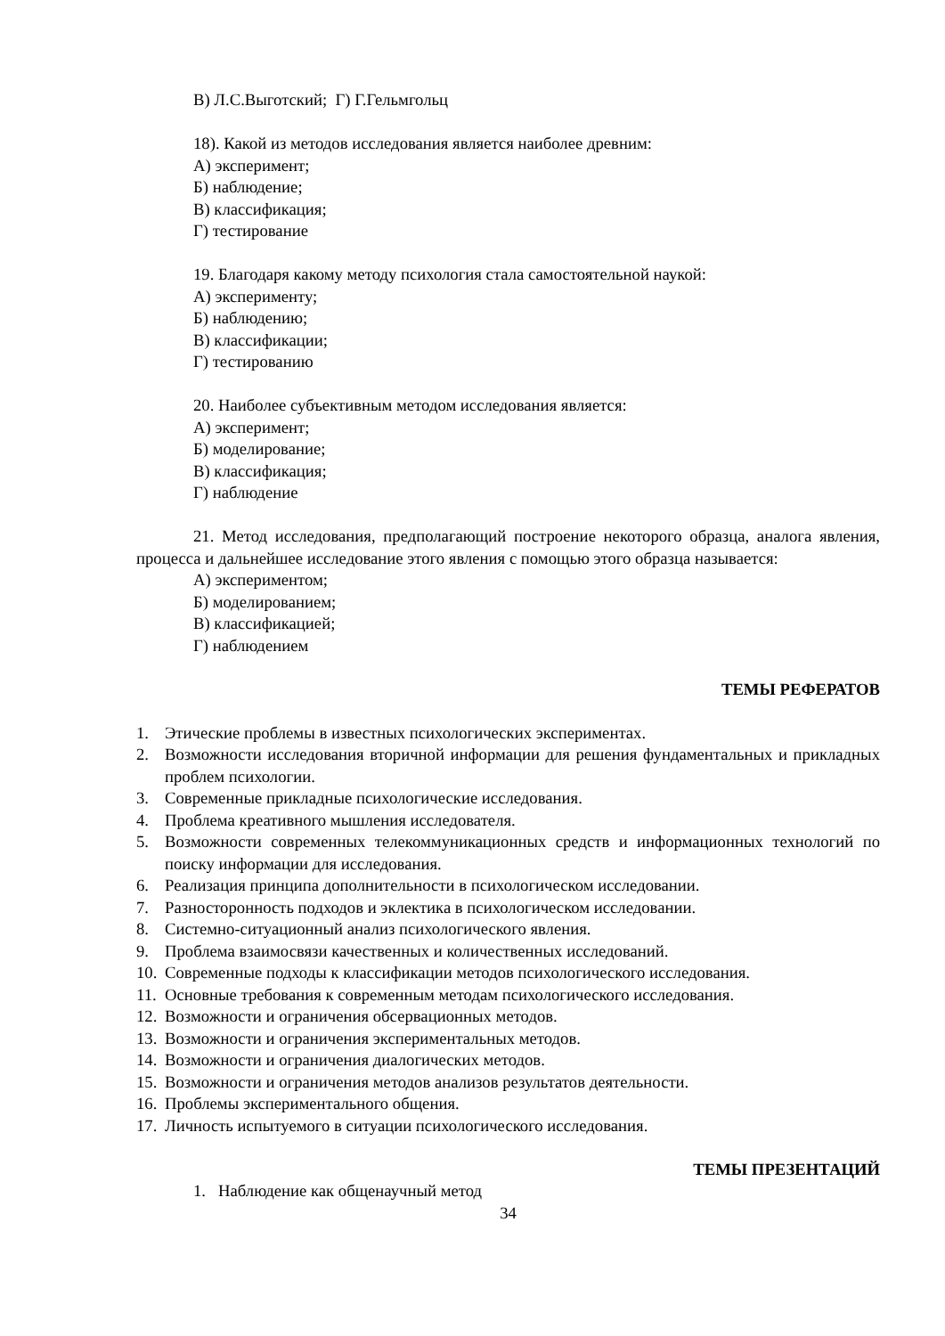В) Л.С.Выготский; Г) Г.Гельмгольц
18). Какой из методов исследования является наиболее древним:
А) эксперимент;
Б) наблюдение;
В) классификация;
Г) тестирование
19. Благодаря какому методу психология стала самостоятельной наукой:
А) эксперименту;
Б) наблюдению;
В) классификации;
Г) тестированию
20. Наиболее субъективным методом исследования является:
А) эксперимент;
Б) моделирование;
В) классификация;
Г) наблюдение
21. Метод исследования, предполагающий построение некоторого образца, аналога явления, процесса и дальнейшее исследование этого явления с помощью этого образца называется:
А) экспериментом;
Б) моделированием;
В) классификацией;
Г) наблюдением
ТЕМЫ РЕФЕРАТОВ
1. Этические проблемы в известных психологических экспериментах.
2. Возможности исследования вторичной информации для решения фундаментальных и прикладных проблем психологии.
3. Современные прикладные психологические исследования.
4. Проблема креативного мышления исследователя.
5. Возможности современных телекоммуникационных средств и информационных технологий по поиску информации для исследования.
6. Реализация принципа дополнительности в психологическом исследовании.
7. Разносторонность подходов и эклектика в психологическом исследовании.
8. Системно-ситуационный анализ психологического явления.
9. Проблема взаимосвязи качественных и количественных исследований.
10. Современные подходы к классификации методов психологического исследования.
11. Основные требования к современным методам психологического исследования.
12. Возможности и ограничения обсервационных методов.
13. Возможности и ограничения экспериментальных методов.
14. Возможности и ограничения диалогических методов.
15. Возможности и ограничения методов анализов результатов деятельности.
16. Проблемы экспериментального общения.
17. Личность испытуемого в ситуации психологического исследования.
ТЕМЫ ПРЕЗЕНТАЦИЙ
1. Наблюдение как общенаучный метод
34